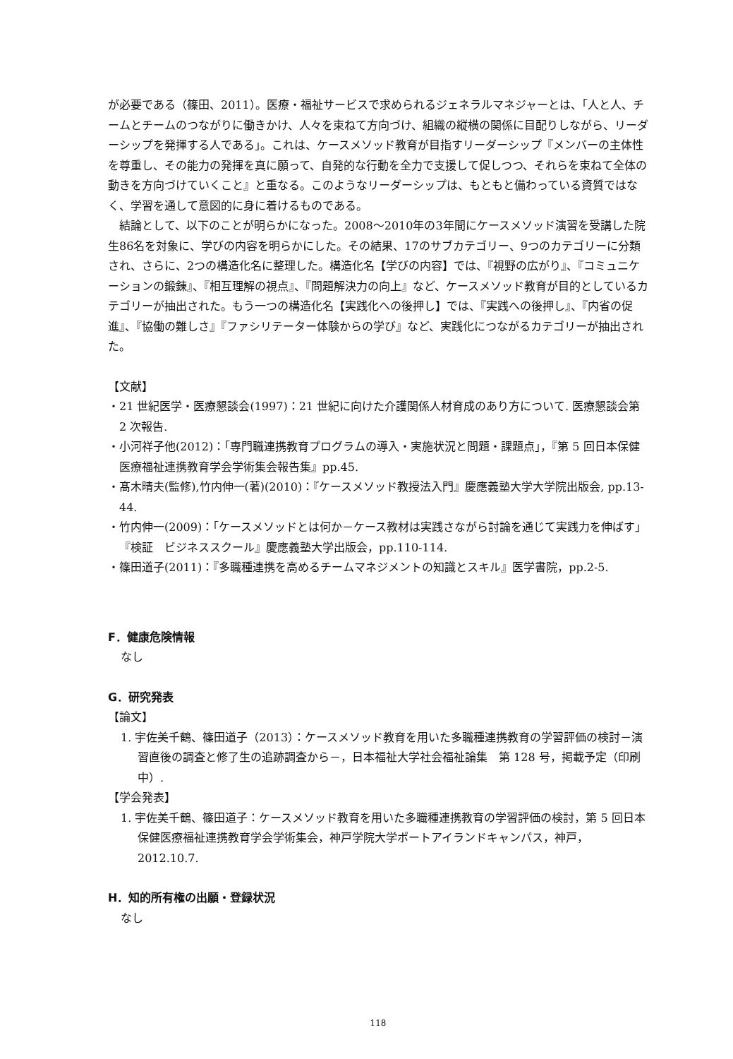が必要である（篠田、2011）。医療・福祉サービスで求められるジェネラルマネジャーとは、「人と人、チームとチームのつながりに働きかけ、人々を束ねて方向づけ、組織の縦横の関係に目配りしながら、リーダーシップを発揮する人である」。これは、ケースメソッド教育が目指すリーダーシップ『メンバーの主体性を尊重し、その能力の発揮を真に願って、自発的な行動を全力で支援して促しつつ、それらを束ねて全体の動きを方向づけていくこと』と重なる。このようなリーダーシップは、もともと備わっている資質ではなく、学習を通して意図的に身に着けるものである。
結論として、以下のことが明らかになった。2008～2010年の3年間にケースメソッド演習を受講した院生86名を対象に、学びの内容を明らかにした。その結果、17のサブカテゴリー、9つのカテゴリーに分類され、さらに、2つの構造化名に整理した。構造化名【学びの内容】では、『視野の広がり』、『コミュニケーションの鍛錬』、『相互理解の視点』、『問題解決力の向上』など、ケースメソッド教育が目的としているカテゴリーが抽出された。もう一つの構造化名【実践化への後押し】では、『実践への後押し』、『内省の促進』、『協働の難しさ』『ファシリテーター体験からの学び』など、実践化につながるカテゴリーが抽出された。
【文献】
・21 世紀医学・医療懇談会(1997)：21 世紀に向けた介護関係人材育成のあり方について. 医療懇談会第 2 次報告.
・小河祥子他(2012)：「専門職連携教育プログラムの導入・実施状況と問題・課題点」，『第 5 回日本保健医療福祉連携教育学会学術集会報告集』pp.45.
・髙木晴夫(監修),竹内伸一(著)(2010)：『ケースメソッド教授法入門』慶應義塾大学大学院出版会, pp.13-44.
・竹内伸一(2009)：「ケースメソッドとは何か－ケース教材は実践さながら討論を通じて実践力を伸ばす」『検証　ビジネススクール』慶應義塾大学出版会，pp.110-114.
・篠田道子(2011)：『多職種連携を高めるチームマネジメントの知識とスキル』医学書院，pp.2-5.
F．健康危険情報
なし
G．研究発表
【論文】
1. 宇佐美千鶴、篠田道子（2013）：ケースメソッド教育を用いた多職種連携教育の学習評価の検討－演習直後の調査と修了生の追跡調査から－，日本福祉大学社会福祉論集　第 128 号，掲載予定（印刷中）.
【学会発表】
1. 宇佐美千鶴、篠田道子：ケースメソッド教育を用いた多職種連携教育の学習評価の検討，第 5 回日本保健医療福祉連携教育学会学術集会，神戸学院大学ポートアイランドキャンパス，神戸，2012.10.7.
H．知的所有権の出願・登録状況
なし
118